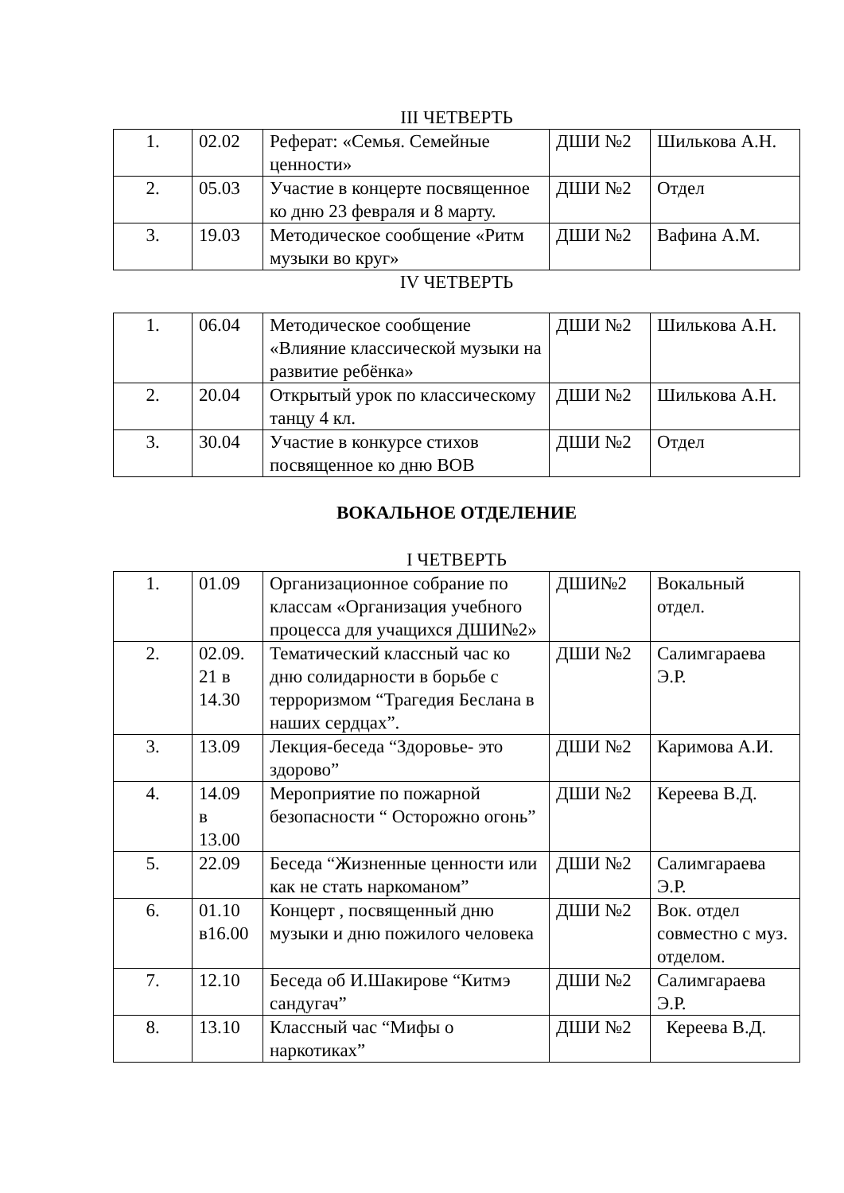III ЧЕТВЕРТЬ
| 1. | 02.02 | Реферат: «Семья. Семейные ценности» | ДШИ №2 | Шилькова А.Н. |
| 2. | 05.03 | Участие в концерте посвященное ко дню 23 февраля и 8 марту. | ДШИ №2 | Отдел |
| 3. | 19.03 | Методическое сообщение «Ритм музыки во круг» | ДШИ №2 | Вафина А.М. |
IV ЧЕТВЕРТЬ
| 1. | 06.04 | Методическое сообщение «Влияние классической музыки на развитие ребёнка» | ДШИ №2 | Шилькова А.Н. |
| 2. | 20.04 | Открытый урок по классическому танцу 4 кл. | ДШИ №2 | Шилькова А.Н. |
| 3. | 30.04 | Участие в конкурсе стихов посвященное ко дню ВОВ | ДШИ №2 | Отдел |
ВОКАЛЬНОЕ ОТДЕЛЕНИЕ
I ЧЕТВЕРТЬ
| 1. | 01.09 | Организационное собрание по классам «Организация учебного процесса для учащихся ДШИ№2» | ДШИ№2 | Вокальный отдел. |
| 2. | 02.09. 21 в 14.30 | Тематический классный час ко дню солидарности в борьбе с терроризмом “Трагедия Беслана в наших сердцах”. | ДШИ №2 | Салимгараева Э.Р. |
| 3. | 13.09 | Лекция-беседа “Здоровье- это здорово” | ДШИ №2 | Каримова А.И. |
| 4. | 14.09 в 13.00 | Мероприятие по пожарной безопасности “ Осторожно огонь” | ДШИ №2 | Кереева В.Д. |
| 5. | 22.09 | Беседа “Жизненные ценности или как не стать наркоманом” | ДШИ №2 | Салимгараева Э.Р. |
| 6. | 01.10 в16.00 | Концерт , посвященный дню музыки и дню пожилого человека | ДШИ №2 | Вок. отдел совместно с муз. отделом. |
| 7. | 12.10 | Беседа об И.Шакирове “Китмэ сандугач” | ДШИ №2 | Салимгараева Э.Р. |
| 8. | 13.10 | Классный час “Мифы о наркотиках” | ДШИ №2 | Кереева В.Д. |